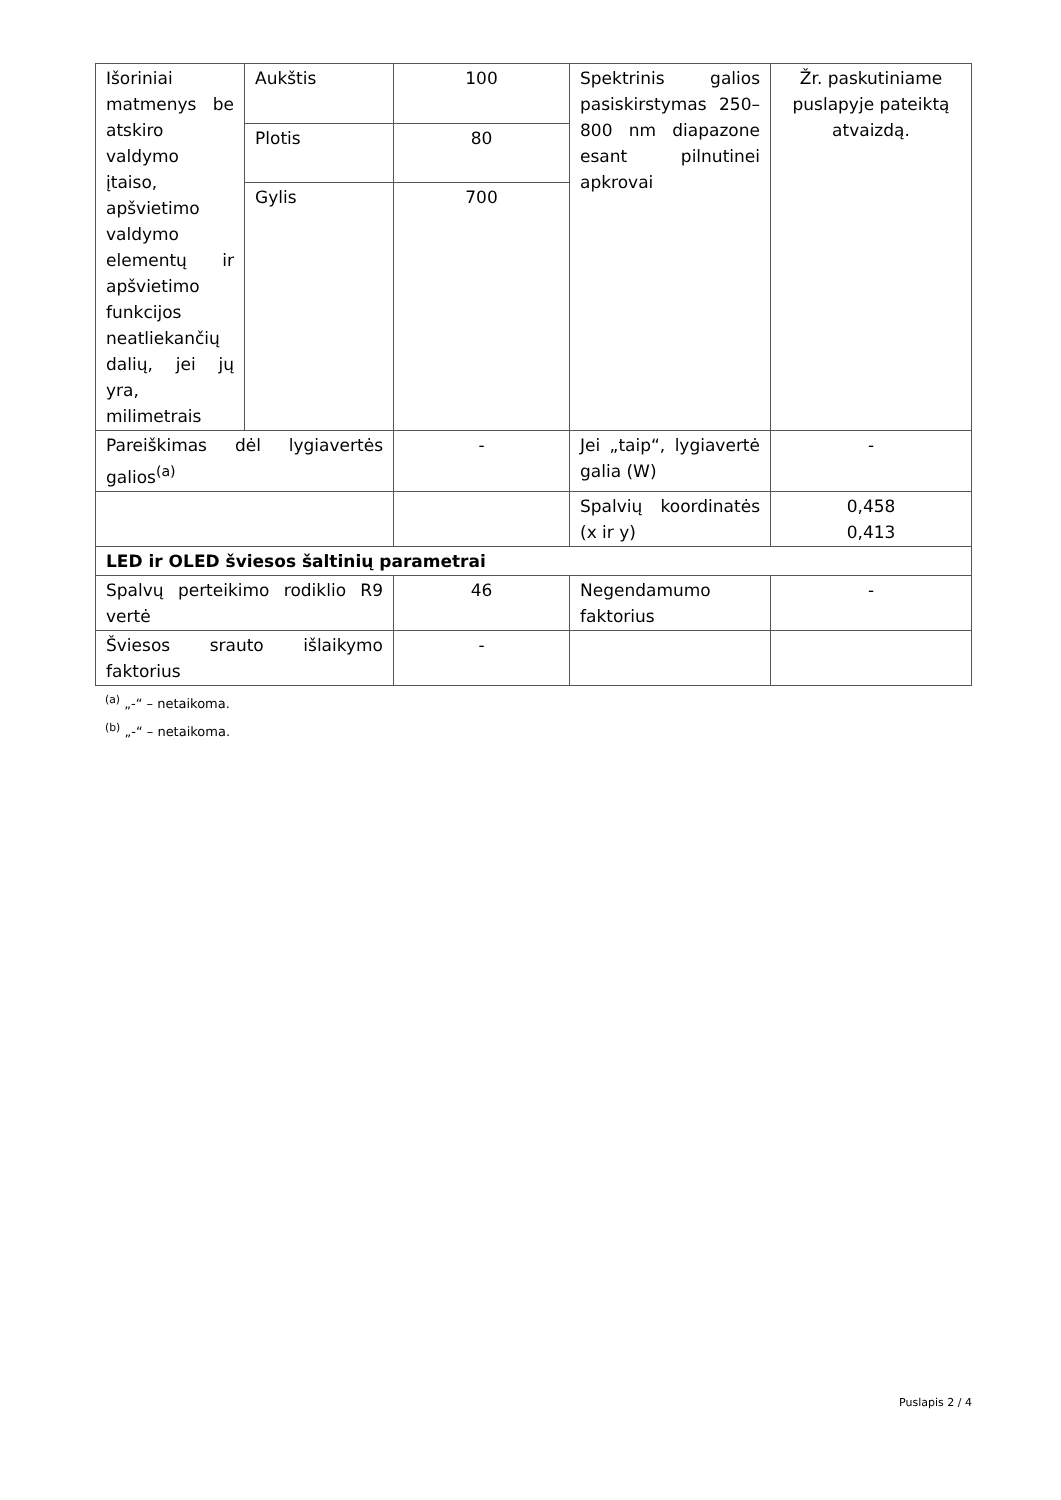| Išoriniai matmenys be atskiro valdymo įtaiso, apšvietimo valdymo elementų ir apšvietimo funkcijos neatliekančių dalių, jei jų yra, milimetrais | Aukštis | 100 | Spektrinis galios pasiskirstymas 250–800 nm diapazone esant pilnutinei apkrovai | Žr. paskutiniame puslapyje pateiktą atvaizdą. |
| | Plotis | 80 | | |
| | Gylis | 700 | | |
| Pareiškimas dėl lygiavertės galios<sup>(a)</sup> | | - | Jei „taip“, lygiavertė galia (W) | - |
| | | | Spalvių koordinatės (x ir y) | 0,458 0,413 |
| LED ir OLED šviesos šaltinių parametrai | | | | |
| Spalvų perteikimo rodiklio R9 vertė | | 46 | Negendamumo faktorius | - |
| Šviesos srauto išlaikymo faktorius | | - | | |
<sup>(a)</sup> „-“ – netaikoma.
<sup>(b)</sup> „-“ – netaikoma.
Puslapis 2 / 4